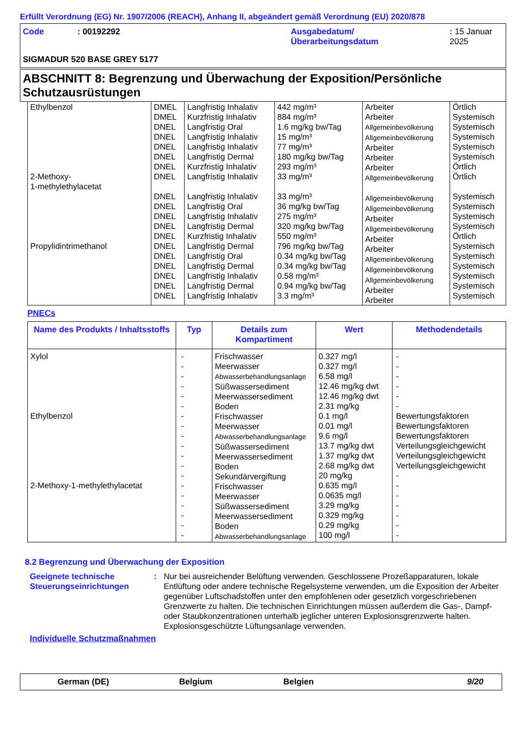Erfüllt Verordnung (EG) Nr. 1907/2006 (REACH), Anhang II, abgeändert gemäß Verordnung (EU) 2020/878
| Code | : 00192292 | Ausgabedatum/ Überarbeitungsdatum | : 15 Januar 2025 |
SIGMADUR 520 BASE GREY 5177
ABSCHNITT 8: Begrenzung und Überwachung der Exposition/Persönliche Schutzausrüstungen
| Ethylbenzol 2-Methoxy- 1-methylethylacetat Propylidintrimethanol | DMEL DMEL DNEL DNEL DNEL DNEL DNEL DNEL DNEL DNEL DNEL DNEL DNEL DNEL DNEL DNEL DNEL DNEL DNEL | Langfristig Inhalativ Kurzfristig Inhalativ Langfristig Oral Langfristig Inhalativ Langfristig Inhalativ Langfristig Dermal Kurzfristig Inhalativ Langfristig Inhalativ Langfristig Inhalativ Langfristig Oral Langfristig Inhalativ Langfristig Dermal Kurzfristig Inhalativ Langfristig Dermal Langfristig Oral Langfristig Dermal Langfristig Inhalativ Langfristig Dermal Langfristig Inhalativ | 442 mg/m³ 884 mg/m³ 1.6 mg/kg bw/Tag 15 mg/m³ 77 mg/m³ 180 mg/kg bw/Tag 293 mg/m³ 33 mg/m³ 33 mg/m³ 36 mg/kg bw/Tag 275 mg/m³ 320 mg/kg bw/Tag 550 mg/m³ 796 mg/kg bw/Tag 0.34 mg/kg bw/Tag 0.34 mg/kg bw/Tag 0.58 mg/m³ 0.94 mg/kg bw/Tag 3.3 mg/m³ | Arbeiter Arbeiter Allgemeinbevölkerung Allgemeinbevölkerung Arbeiter Arbeiter Arbeiter Allgemeinbevölkerung Allgemeinbevölkerung Allgemeinbevölkerung Arbeiter Allgemeinbevölkerung Arbeiter Arbeiter Allgemeinbevölkerung Allgemeinbevölkerung Allgemeinbevölkerung Arbeiter Arbeiter | Örtlich Systemisch Systemisch Systemisch Systemisch Systemisch Örtlich Örtlich Systemisch Systemisch Systemisch Systemisch Örtlich Systemisch Systemisch Systemisch Systemisch Systemisch Systemisch |
PNECs
| Name des Produkts / Inhaltsstoffs | Typ | Details zum Kompartiment | Wert | Methodendetails |
| --- | --- | --- | --- | --- |
| Xylol Ethylbenzol 2-Methoxy-1-methylethylacetat | - - - - - - - - - - - - - - - - - - - | Frischwasser Meerwasser Abwasserbehandlungsanlage Süßwassersediment Meerwassersediment Boden Frischwasser Meerwasser Abwasserbehandlungsanlage Süßwassersediment Meerwassersediment Boden Sekundärvergiftung Frischwasser Meerwasser Süßwassersediment Meerwassersediment Boden Abwasserbehandlungsanlage | 0.327 mg/l 0.327 mg/l 6.58 mg/l 12.46 mg/kg dwt 12.46 mg/kg dwt 2.31 mg/kg 0.1 mg/l 0.01 mg/l 9.6 mg/l 13.7 mg/kg dwt 1.37 mg/kg dwt 2.68 mg/kg dwt 20 mg/kg 0.635 mg/l 0.0635 mg/l 3.29 mg/kg 0.329 mg/kg 0.29 mg/kg 100 mg/l | - - - - - - Bewertungsfaktoren Bewertungsfaktoren Bewertungsfaktoren Verteilungsgleichgewicht Verteilungsgleichgewicht Verteilungsgleichgewicht - - - - - - - |
8.2 Begrenzung und Überwachung der Exposition
Geeignete technische Steuerungseinrichtungen
: Nur bei ausreichender Belüftung verwenden. Geschlossene Prozeßapparaturen, lokale Entlüftung oder andere technische Regelsysteme verwenden, um die Exposition der Arbeiter gegenüber Luftschadstoffen unter den empfohlenen oder gesetzlich vorgeschriebenen Grenzwerte zu halten. Die technischen Einrichtungen müssen außerdem die Gas-, Dampf- oder Staubkonzentrationen unterhalb jeglicher unteren Explosionsgrenzwerte halten. Explosionsgeschützte Lüftungsanlage verwenden.
Individuelle Schutzmaßnahmen
German (DE) Belgium Belgien 9/20